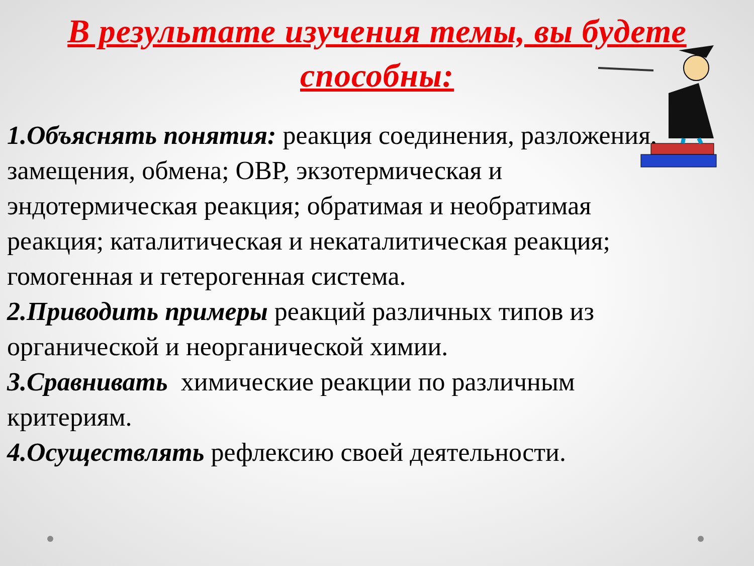В результате изучения темы, вы будете способны:
1.Объяснять понятия: реакция соединения, разложения, замещения, обмена; ОВР, экзотермическая и эндотермическая реакция; обратимая и необратимая реакция; каталитическая и некаталитическая реакция; гомогенная и гетерогенная система.
2.Приводить примеры реакций различных типов из органической и неорганической химии.
3.Сравнивать химические реакции по различным критериям.
4.Осуществлять рефлексию своей деятельности.